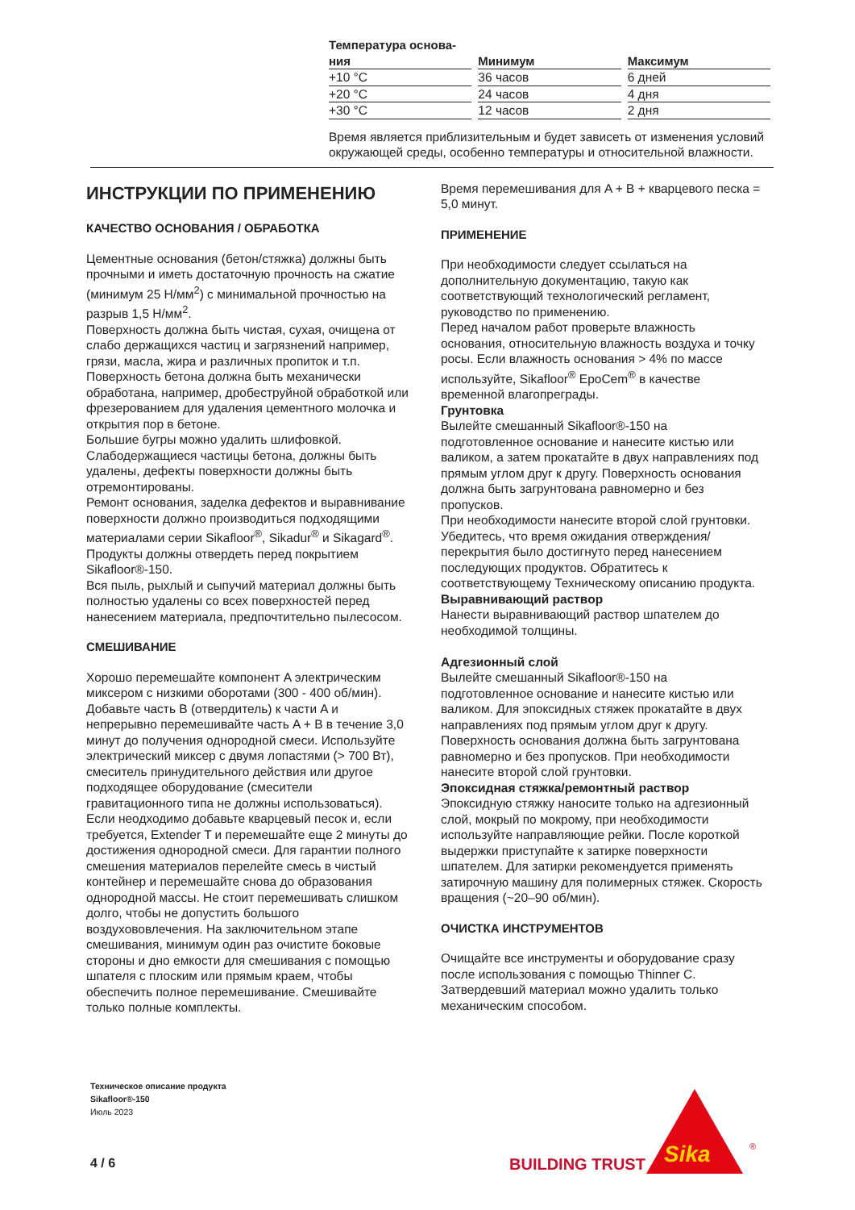| Температура основа- ния | Минимум | Максимум |
| --- | --- | --- |
| +10 °C | 36 часов | 6 дней |
| +20 °C | 24 часов | 4 дня |
| +30 °C | 12 часов | 2 дня |
Время является приблизительным и будет зависеть от изменения условий окружающей среды, особенно температуры и относительной влажности.
ИНСТРУКЦИИ ПО ПРИМЕНЕНИЮ
КАЧЕСТВО ОСНОВАНИЯ / ОБРАБОТКА
Цементные основания (бетон/стяжка) должны быть прочными и иметь достаточную прочность на сжатие (минимум 25 Н/мм<sup>2</sup>) с минимальной прочностью на разрыв 1,5 Н/мм<sup>2</sup>.
Поверхность должна быть чистая, сухая, очищена от слабо держащихся частиц и загрязнений например, грязи, масла, жира и различных пропиток и т.п.
Поверхность бетона должна быть механически обработана, например, дробеструйной обработкой или фрезерованием для удаления цементного молочка и открытия пор в бетоне.
Большие бугры можно удалить шлифовкой.
Слабодержащиеся частицы бетона, должны быть удалены, дефекты поверхности должны быть отремонтированы.
Ремонт основания, заделка дефектов и выравнивание поверхности должно производиться подходящими материалами серии Sikafloor<sup>®</sup>, Sikadur<sup>®</sup> и Sikagard<sup>®</sup>. Продукты должны отвердеть перед покрытием Sikafloor®-150.
Вся пыль, рыхлый и сыпучий материал должны быть полностью удалены со всех поверхностей перед нанесением материала, предпочтительно пылесосом.
СМЕШИВАНИЕ
Хорошо перемешайте компонент A электрическим миксером с низкими оборотами (300 - 400 об/мин). Добавьте часть B (отвердитель) к части A и непрерывно перемешивайте часть A + B в течение 3,0 минут до получения однородной смеси. Используйте электрический миксер с двумя лопастями (> 700 Вт), смеситель принудительного действия или другое подходящее оборудование (смесители гравитационного типа не должны использоваться). Если неодходимо добавьте кварцевый песок и, если требуется, Extender T и перемешайте еще 2 минуты до достижения однородной смеси. Для гарантии полного смешения материалов перелейте смесь в чистый контейнер и перемешайте снова до образования однородной массы. Не стоит перемешивать слишком долго, чтобы не допустить большого воздухововлечения. На заключительном этапе смешивания, минимум один раз очистите боковые стороны и дно емкости для смешивания с помощью шпателя с плоским или прямым краем, чтобы обеспечить полное перемешивание. Смешивайте только полные комплекты.
Время перемешивания для A + B + кварцевого песка = 5,0 минут.
ПРИМЕНЕНИЕ
При необходимости следует ссылаться на дополнительную документацию, такую как соответствующий технологический регламент, руководство по применению.
Перед началом работ проверьте влажность основания, относительную влажность воздуха и точку росы. Если влажность основания > 4% по массе используйте, Sikafloor<sup>®</sup> EpoCem<sup>®</sup> в качестве временной влагопреграды.
Грунтовка
Вылейте смешанный Sikafloor®-150 на подготовленное основание и нанесите кистью или валиком, а затем прокатайте в двух направлениях под прямым углом друг к другу. Поверхность основания должна быть загрунтована равномерно и без пропусков.
При необходимости нанесите второй слой грунтовки.
Убедитесь, что время ожидания отверждения/перекрытия было достигнуто перед нанесением последующих продуктов. Обратитесь к соответствующему Техническому описанию продукта.
Выравнивающий раствор
Нанести выравнивающий раствор шпателем до необходимой толщины.
Адгезионный слой
Вылейте смешанный Sikafloor®-150 на подготовленное основание и нанесите кистью или валиком. Для эпоксидных стяжек прокатайте в двух направлениях под прямым углом друг к другу. Поверхность основания должна быть загрунтована равномерно и без пропусков. При необходимости нанесите второй слой грунтовки.
Эпоксидная стяжка/ремонтный раствор
Эпоксидную стяжку наносите только на адгезионный слой, мокрый по мокрому, при необходимости используйте направляющие рейки. После короткой выдержки приступайте к затирке поверхности шпателем. Для затирки рекомендуется применять затирочную машину для полимерных стяжек. Скорость вращения (~20–90 об/мин).
ОЧИСТКА ИНСТРУМЕНТОВ
Очищайте все инструменты и оборудование сразу после использования с помощью Thinner C. Затвердевший материал можно удалить только механическим способом.
Техническое описание продукта
Sikafloor®-150
Июль 2023
4 / 6
BUILDING TRUST
Sika
®